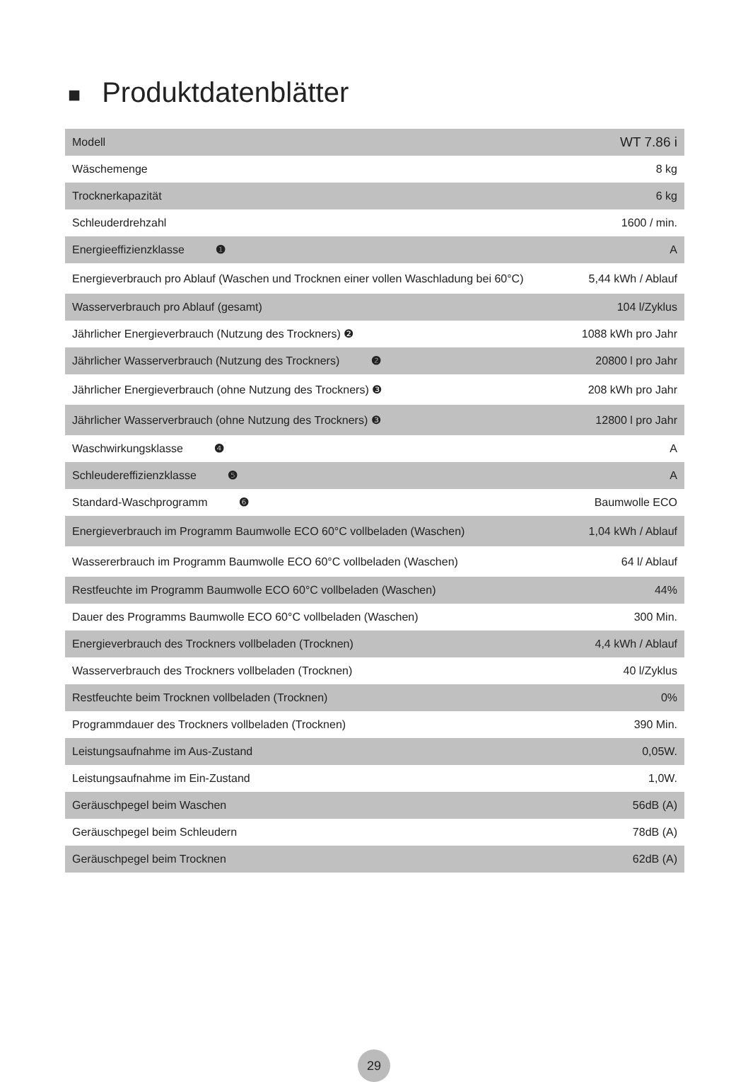■ Produktdatenblätter
| Modell | WT 7.86 i |
| Wäschemenge | 8 kg |
| Trocknerkapazität | 6 kg |
| Schleuderdrehzahl | 1600 / min. |
| Energieeffizienzklasse ❶ | A |
| Energieverbrauch pro Ablauf (Waschen und Trocknen einer vollen Waschladung bei 60°C) | 5,44 kWh / Ablauf |
| Wasserverbrauch pro Ablauf (gesamt) | 104 l/Zyklus |
| Jährlicher Energieverbrauch (Nutzung des Trockners) ❷ | 1088 kWh pro Jahr |
| Jährlicher Wasserverbrauch (Nutzung des Trockners) ❷ | 20800 l pro Jahr |
| Jährlicher Energieverbrauch (ohne Nutzung des Trockners) ❸ | 208 kWh pro Jahr |
| Jährlicher Wasserverbrauch (ohne Nutzung des Trockners) ❸ | 12800 l pro Jahr |
| Waschwirkungsklasse ❹ | A |
| Schleudereffizienzklasse ❺ | A |
| Standard-Waschprogramm ❻ | Baumwolle ECO |
| Energieverbrauch im Programm Baumwolle ECO 60°C vollbeladen (Waschen) | 1,04 kWh / Ablauf |
| Wassererbrauch im Programm Baumwolle ECO 60°C vollbeladen (Waschen) | 64 l/ Ablauf |
| Restfeuchte im Programm Baumwolle ECO 60°C vollbeladen (Waschen) | 44% |
| Dauer des Programms Baumwolle ECO 60°C vollbeladen (Waschen) | 300 Min. |
| Energieverbrauch des Trockners vollbeladen (Trocknen) | 4,4 kWh / Ablauf |
| Wasserverbrauch des Trockners vollbeladen (Trocknen) | 40 l/Zyklus |
| Restfeuchte beim Trocknen vollbeladen (Trocknen) | 0% |
| Programmdauer des Trockners vollbeladen (Trocknen) | 390 Min. |
| Leistungsaufnahme im Aus-Zustand | 0,05W. |
| Leistungsaufnahme im Ein-Zustand | 1,0W. |
| Geräuschpegel beim Waschen | 56dB (A) |
| Geräuschpegel beim Schleudern | 78dB (A) |
| Geräuschpegel beim Trocknen | 62dB (A) |
29